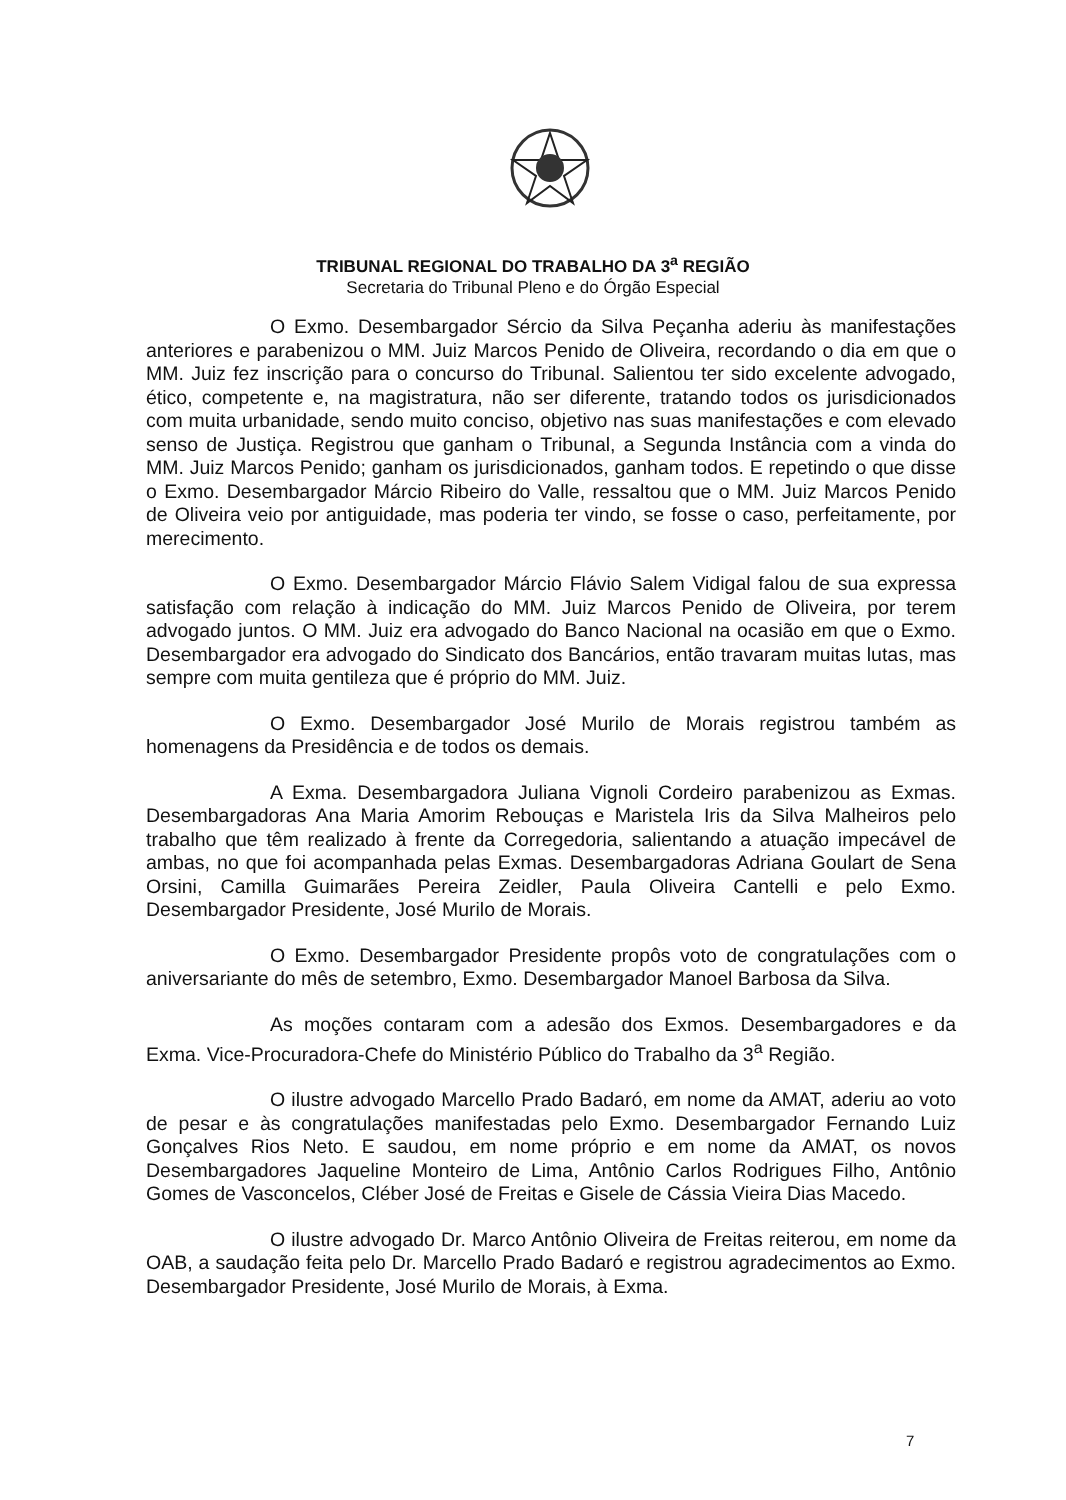TRIBUNAL REGIONAL DO TRABALHO DA 3<sup>a</sup> REGIÃO
Secretaria do Tribunal Pleno e do Órgão Especial
O Exmo. Desembargador Sércio da Silva Peçanha aderiu às manifestações anteriores e parabenizou o MM. Juiz Marcos Penido de Oliveira, recordando o dia em que o MM. Juiz fez inscrição para o concurso do Tribunal. Salientou ter sido excelente advogado, ético, competente e, na magistratura, não ser diferente, tratando todos os jurisdicionados com muita urbanidade, sendo muito conciso, objetivo nas suas manifestações e com elevado senso de Justiça. Registrou que ganham o Tribunal, a Segunda Instância com a vinda do MM. Juiz Marcos Penido; ganham os jurisdicionados, ganham todos. E repetindo o que disse o Exmo. Desembargador Márcio Ribeiro do Valle, ressaltou que o MM. Juiz Marcos Penido de Oliveira veio por antiguidade, mas poderia ter vindo, se fosse o caso, perfeitamente, por merecimento.
O Exmo. Desembargador Márcio Flávio Salem Vidigal falou de sua expressa satisfação com relação à indicação do MM. Juiz Marcos Penido de Oliveira, por terem advogado juntos. O MM. Juiz era advogado do Banco Nacional na ocasião em que o Exmo. Desembargador era advogado do Sindicato dos Bancários, então travaram muitas lutas, mas sempre com muita gentileza que é próprio do MM. Juiz.
O Exmo. Desembargador José Murilo de Morais registrou também as homenagens da Presidência e de todos os demais.
A Exma. Desembargadora Juliana Vignoli Cordeiro parabenizou as Exmas. Desembargadoras Ana Maria Amorim Rebouças e Maristela Iris da Silva Malheiros pelo trabalho que têm realizado à frente da Corregedoria, salientando a atuação impecável de ambas, no que foi acompanhada pelas Exmas. Desembargadoras Adriana Goulart de Sena Orsini, Camilla Guimarães Pereira Zeidler, Paula Oliveira Cantelli e pelo Exmo. Desembargador Presidente, José Murilo de Morais.
O Exmo. Desembargador Presidente propôs voto de congratulações com o aniversariante do mês de setembro, Exmo. Desembargador Manoel Barbosa da Silva.
As moções contaram com a adesão dos Exmos. Desembargadores e da Exma. Vice-Procuradora-Chefe do Ministério Público do Trabalho da 3<sup>a</sup> Região.
O ilustre advogado Marcello Prado Badaró, em nome da AMAT, aderiu ao voto de pesar e às congratulações manifestadas pelo Exmo. Desembargador Fernando Luiz Gonçalves Rios Neto. E saudou, em nome próprio e em nome da AMAT, os novos Desembargadores Jaqueline Monteiro de Lima, Antônio Carlos Rodrigues Filho, Antônio Gomes de Vasconcelos, Cléber José de Freitas e Gisele de Cássia Vieira Dias Macedo.
O ilustre advogado Dr. Marco Antônio Oliveira de Freitas reiterou, em nome da OAB, a saudação feita pelo Dr. Marcello Prado Badaró e registrou agradecimentos ao Exmo. Desembargador Presidente, José Murilo de Morais, à Exma.
7